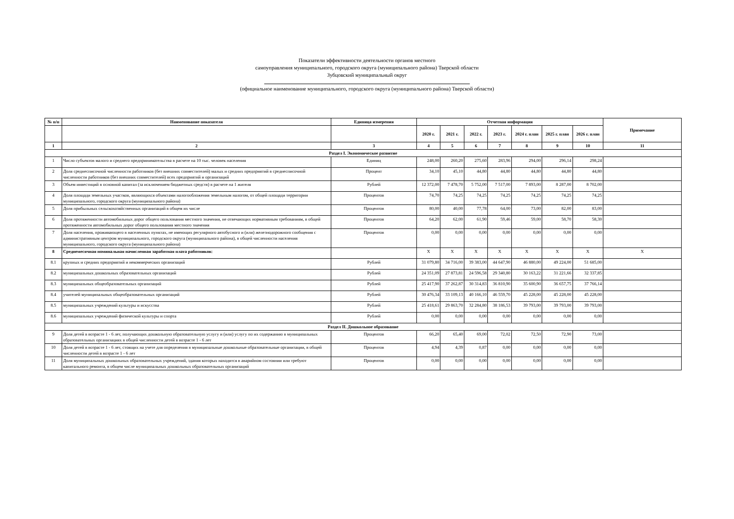Показатели эффективности деятельности органов местного
самоуправления муниципального, городского округа (муниципального района) Тверской области
Зубцовский муниципальный округ
(официальное наименование муниципального, городского округа (муниципального района) Тверской области)
| № п/п | Наименование показателя | Единица измерения | Отчетная информация | | | | | | | Примечание |
| --- | --- | --- | --- | --- | --- | --- | --- | --- | --- | --- |
| | | | 2020 г. | 2021 г. | 2022 г. | 2023 г. | 2024 г. план | 2025 г. план | 2026 г. план | |
| 1 | 2 | 3 | 4 | 5 | 6 | 7 | 8 | 9 | 10 | 11 |
| Раздел I. Экономическое развитие | | | | | | | | | | |
| 1 | Число субъектов малого и среднего предпринимательства в расчете на 10 тыс. человек населения | Единиц | 248,00 | 260,20 | 275,60 | 283,96 | 294,00 | 296,14 | 298,24 | |
| 2 | Доля среднесписочной численности работников (без внешних совместителей) малых и средних предприятий в среднесписочной численности работников (без внешних совместителей) всех предприятий и организаций | Процент | 34,10 | 45,10 | 44,80 | 44,80 | 44,80 | 44,80 | 44,80 | |
| 3 | Объем инвестиций в основной капитал (за исключением бюджетных средств) в расчете на 1 жителя | Рублей | 12 372,00 | 7 478,70 | 5 752,00 | 7 517,00 | 7 893,00 | 8 287,00 | 8 702,00 | |
| 4 | Доля площади земельных участков, являющихся объектами налогообложения земельным налогом, от общей площади территории муниципального, городского округа (муниципального района) | Процентов | 74,70 | 74,25 | 74,25 | 74,25 | 74,25 | 74,25 | 74,25 | |
| 5 | Доля прибыльных сельскохозяйственных организаций в общем их числе | Процентов | 80,00 | 40,00 | 77,78 | 64,00 | 73,00 | 82,00 | 83,00 | |
| 6 | Доля протяженности автомобильных дорог общего пользования местного значения, не отвечающих нормативным требованиям, в общей протяженности автомобильных дорог общего пользования местного значения | Процентов | 64,20 | 62,00 | 61,90 | 59,46 | 59,00 | 58,70 | 58,30 | |
| 7 | Доля населения, проживающего в населенных пунктах, не имеющих регулярного автобусного и (или) железнодорожного сообщения с административным центром муниципального, городского округа (муниципального района), в общей численности населения муниципального, городского округа (муниципального района) | Процентов | 0,00 | 0,00 | 0,00 | 0,00 | 0,00 | 0,00 | 0,00 | |
| 8 | Среднемесячная номинальная начисленная заработная плата работников: | | X | X | X | X | X | X | X | X |
| 8.1 | крупных и средних предприятий и некоммерческих организаций | Рублей | 31 079,80 | 34 716,00 | 39 383,00 | 44 647,90 | 46 880,00 | 49 224,00 | 51 685,00 | |
| 8.2 | муниципальных дошкольных образовательных организаций | Рублей | 24 351,09 | 27 873,81 | 24 596,58 | 29 340,80 | 30 163,22 | 31 221,66 | 32 337,85 | |
| 8.3 | муниципальных общеобразовательных организаций | Рублей | 25 417,90 | 37 262,87 | 30 314,83 | 36 810,90 | 35 600,90 | 36 657,75 | 37 766,14 | |
| 8.4 | учителей муниципальных общеобразовательных организаций | Рублей | 30 476,34 | 33 109,13 | 40 166,10 | 46 559,70 | 45 228,00 | 45 228,00 | 45 228,00 | |
| 8.5 | муниципальных учреждений культуры и искусства | Рублей | 25 418,61 | 29 863,70 | 32 284,80 | 38 186,53 | 39 793,00 | 39 793,00 | 39 793,00 | |
| 8.6 | муниципальных учреждений физической культуры и спорта | Рублей | 0,00 | 0,00 | 0,00 | 0,00 | 0,00 | 0,00 | 0,00 | |
| Раздел II. Дошкольное образование | | | | | | | | | | |
| 9 | Доля детей в возрасте 1 - 6 лет, получающих дошкольную образовательную услугу и (или) услугу по их содержанию в муниципальных образовательных организациях в общей численности детей в возрасте 1 - 6 лет | Процентов | 66,20 | 65,40 | 69,00 | 72,02 | 72,50 | 72,90 | 73,00 | |
| 10 | Доля детей в возрасте 1 - 6 лет, стоящих на учете для определения в муниципальные дошкольные образовательные организации, в общей численности детей в возрасте 1 - 6 лет | Процентов | 4,94 | 4,39 | 0,87 | 0,00 | 0,00 | 0,00 | 0,00 | |
| 11 | Доля муниципальных дошкольных образовательных учреждений, здания которых находятся в аварийном состоянии или требуют капитального ремонта, в общем числе муниципальных дошкольных образовательных организаций | Процентов | 0,00 | 0,00 | 0,00 | 0,00 | 0,00 | 0,00 | 0,00 | |